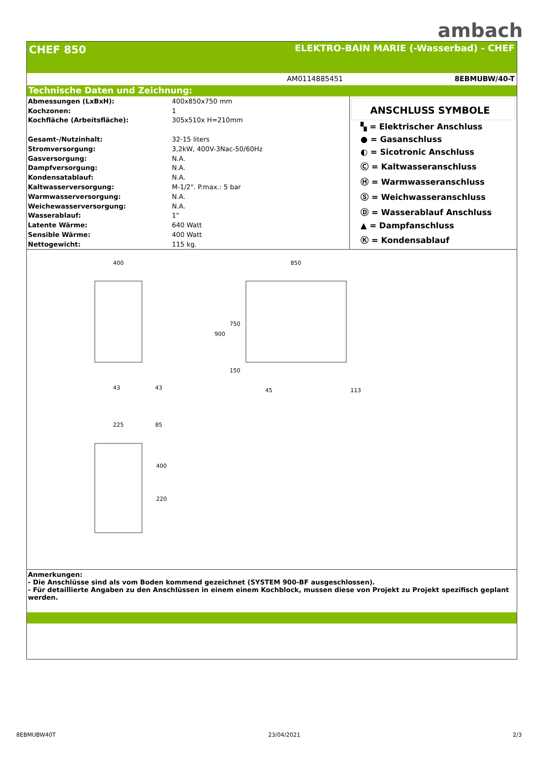ambach
CHEF 850
ELEKTRO-BAIN MARIE (-Wasserbad) - CHEF
AM0114885451 8EBMUBW/40-T
Technische Daten und Zeichnung:
| Abmessungen (LxBxH): | 400x850x750 mm |
| Kochzonen: | 1 |
| Kochfläche (Arbeitsfläche): | 305x510x H=210mm |
| Gesamt-/Nutzinhalt: | 32-15 liters |
| Stromversorgung: | 3,2kW, 400V-3Nac-50/60Hz |
| Gasversorgung: | N.A. |
| Dampfversorgung: | N.A. |
| Kondensatablauf: | N.A. |
| Kaltwasserversorgung: | M-1/2". P.max.: 5 bar |
| Warmwasserversorgung: | N.A. |
| Weichewasserversorgung: | N.A. |
| Wasserablauf: | 1" |
| Latente Wärme: | 640 Watt |
| Sensible Wärme: | 400 Watt |
| Nettogewicht: | 115 kg. |
ANSCHLUSS SYMBOLE
▚ = Elektrischer Anschluss
● = Gasanschluss
◐ = Sicotronic Anschluss
Ⓒ = Kaltwasseranschluss
Ⓗ = Warmwasseranschluss
Ⓢ = Weichwasseranschluss
Ⓓ = Wasserablauf Anschluss
▲ = Dampfanschluss
Ⓚ = Kondensablauf
400
850
43
43
45
113
900
750
150
225
85
400
220
Anmerkungen:
- Die Anschlüsse sind als vom Boden kommend gezeichnet (SYSTEM 900-BF ausgeschlossen).
- Für detaillierte Angaben zu den Anschlüssen in einem einem Kochblock, mussen diese von Projekt zu Projekt spezifisch geplant werden.
8EBMUBW40T 23/04/2021 2/3